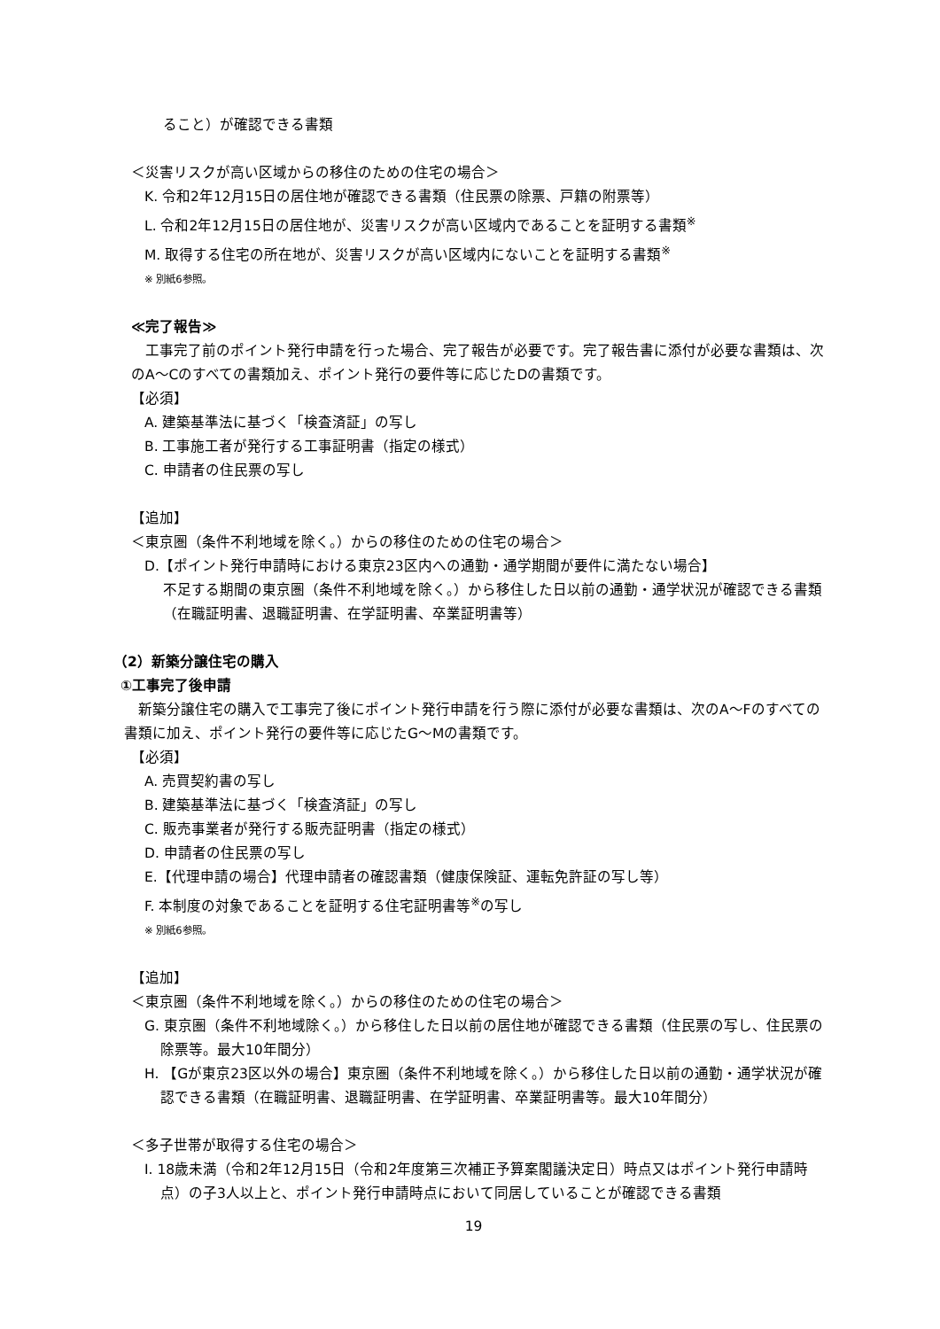ること）が確認できる書類
＜災害リスクが高い区域からの移住のための住宅の場合＞
K. 令和2年12月15日の居住地が確認できる書類（住民票の除票、戸籍の附票等）
L. 令和2年12月15日の居住地が、災害リスクが高い区域内であることを証明する書類<sup>※</sup>
M. 取得する住宅の所在地が、災害リスクが高い区域内にないことを証明する書類<sup>※</sup>
※ 別紙6参照。
≪完了報告≫
工事完了前のポイント発行申請を行った場合、完了報告が必要です。完了報告書に添付が必要な書類は、次のA～Cのすべての書類加え、ポイント発行の要件等に応じたDの書類です。
【必須】
A. 建築基準法に基づく「検査済証」の写し
B. 工事施工者が発行する工事証明書（指定の様式）
C. 申請者の住民票の写し
【追加】
＜東京圏（条件不利地域を除く。）からの移住のための住宅の場合＞
D.【ポイント発行申請時における東京23区内への通勤・通学期間が要件に満たない場合】
不足する期間の東京圏（条件不利地域を除く。）から移住した日以前の通勤・通学状況が確認できる書類（在職証明書、退職証明書、在学証明書、卒業証明書等）
（2）新築分譲住宅の購入
①工事完了後申請
新築分譲住宅の購入で工事完了後にポイント発行申請を行う際に添付が必要な書類は、次のA～Fのすべての書類に加え、ポイント発行の要件等に応じたG～Mの書類です。
【必須】
A. 売買契約書の写し
B. 建築基準法に基づく「検査済証」の写し
C. 販売事業者が発行する販売証明書（指定の様式）
D. 申請者の住民票の写し
E.【代理申請の場合】代理申請者の確認書類（健康保険証、運転免許証の写し等）
F. 本制度の対象であることを証明する住宅証明書等<sup>※</sup>の写し
※ 別紙6参照。
【追加】
＜東京圏（条件不利地域を除く。）からの移住のための住宅の場合＞
G. 東京圏（条件不利地域除く。）から移住した日以前の居住地が確認できる書類（住民票の写し、住民票の除票等。最大10年間分）
H. 【Gが東京23区以外の場合】東京圏（条件不利地域を除く。）から移住した日以前の通勤・通学状況が確認できる書類（在職証明書、退職証明書、在学証明書、卒業証明書等。最大10年間分）
＜多子世帯が取得する住宅の場合＞
I. 18歳未満（令和2年12月15日（令和2年度第三次補正予算案閣議決定日）時点又はポイント発行申請時点）の子3人以上と、ポイント発行申請時点において同居していることが確認できる書類
19